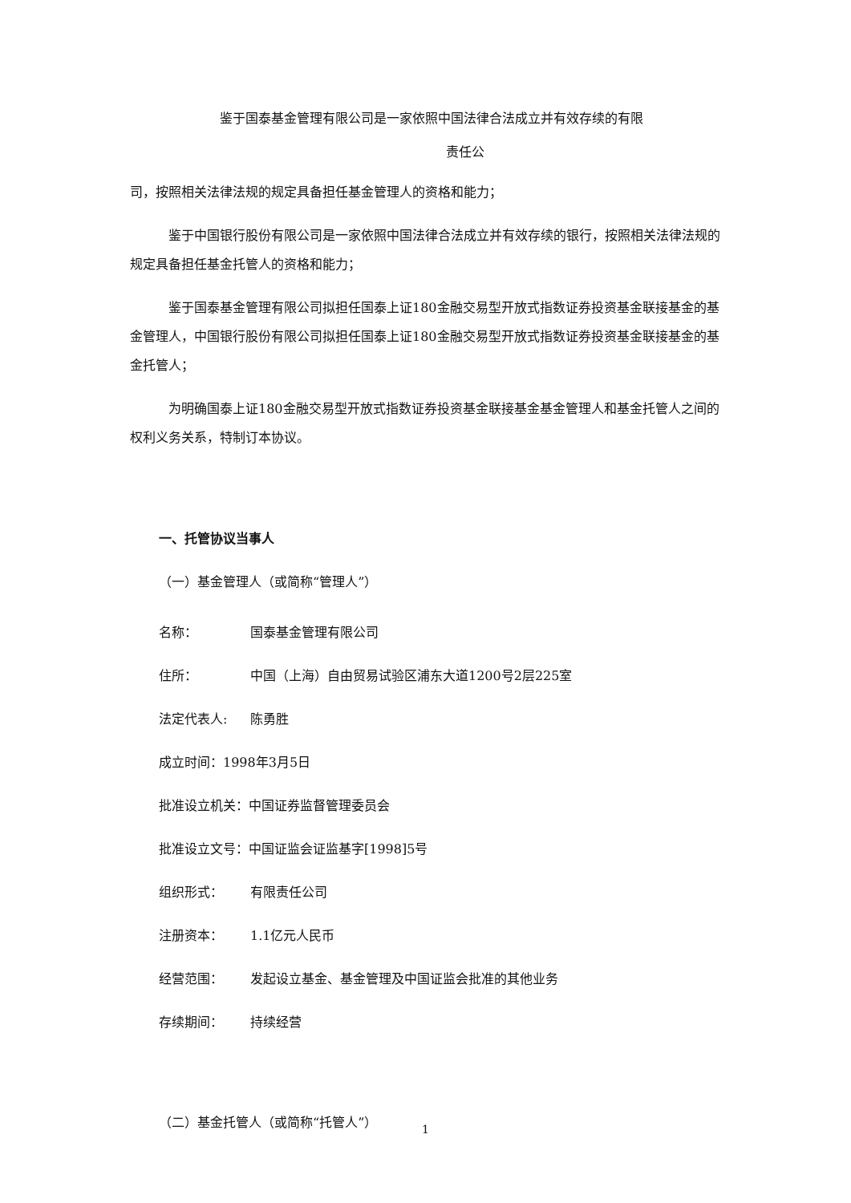鉴于国泰基金管理有限公司是一家依照中国法律合法成立并有效存续的有限
责任公
司，按照相关法律法规的规定具备担任基金管理人的资格和能力；
鉴于中国银行股份有限公司是一家依照中国法律合法成立并有效存续的银行，按照相关法律法规的规定具备担任基金托管人的资格和能力；
鉴于国泰基金管理有限公司拟担任国泰上证180金融交易型开放式指数证券投资基金联接基金的基金管理人，中国银行股份有限公司拟担任国泰上证180金融交易型开放式指数证券投资基金联接基金的基金托管人；
为明确国泰上证180金融交易型开放式指数证券投资基金联接基金基金管理人和基金托管人之间的权利义务关系，特制订本协议。
一、托管协议当事人
（一）基金管理人（或简称“管理人”）
名称： 国泰基金管理有限公司
住所： 中国（上海）自由贸易试验区浦东大道1200号2层225室
法定代表人: 陈勇胜
成立时间：1998年3月5日
批准设立机关：中国证券监督管理委员会
批准设立文号：中国证监会证监基字[1998]5号
组织形式： 有限责任公司
注册资本： 1.1亿元人民币
经营范围： 发起设立基金、基金管理及中国证监会批准的其他业务
存续期间： 持续经营
（二）基金托管人（或简称“托管人”）
1